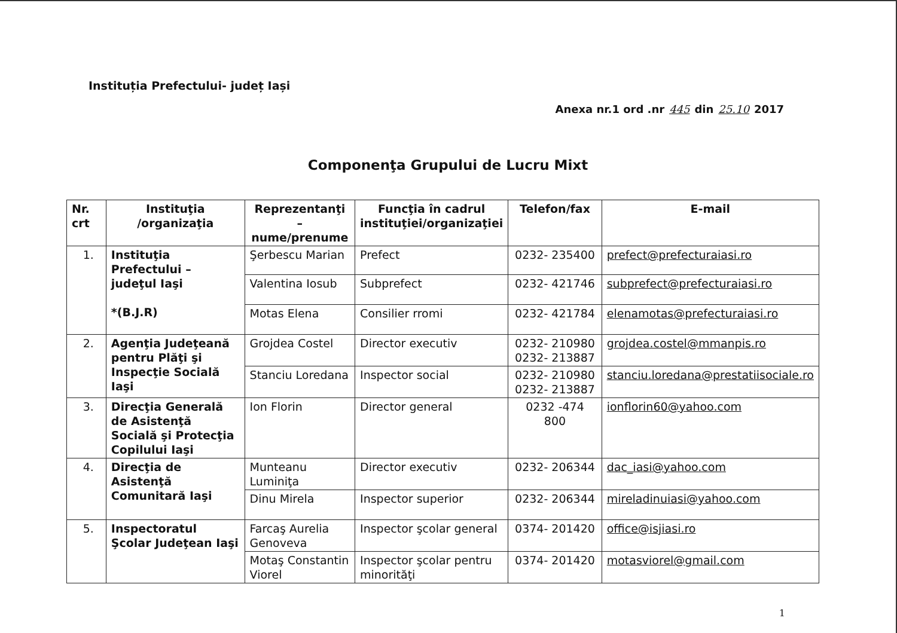Instituția Prefectului- județ Iași
Anexa nr.1 ord .nr 445 din 25.10 2017
Componenţa Grupului de Lucru Mixt
| Nr. crt | Instituţia /organizaţia | Reprezentanţi – nume/prenume | Funcţia în cadrul instituţiei/organizaţiei | Telefon/fax | E-mail |
| --- | --- | --- | --- | --- | --- |
| 1. | Instituţia Prefectului – judeţul Iaşi *(B.J.R) | Şerbescu Marian | Prefect | 0232- 235400 | prefect@prefecturaiasi.ro |
| | | Valentina Iosub | Subprefect | 0232- 421746 | subprefect@prefecturaiasi.ro |
| | | Motas Elena | Consilier rromi | 0232- 421784 | elenamotas@prefecturaiasi.ro |
| 2. | Agenţia Judeţeană pentru Plăţi şi Inspecţie Socială Iaşi | Grojdea Costel | Director executiv | 0232- 210980 0232- 213887 | grojdea.costel@mmanpis.ro |
| | | Stanciu Loredana | Inspector social | 0232- 210980 0232- 213887 | stanciu.loredana@prestatiisociale.ro |
| 3. | Direcţia Generală de Asistenţă Socială şi Protecţia Copilului Iaşi | Ion Florin | Director general | 0232 -474 800 | ionflorin60@yahoo.com |
| 4. | Direcţia de Asistenţă Comunitară Iaşi | Munteanu Luminiţa | Director executiv | 0232- 206344 | dac_iasi@yahoo.com |
| | | Dinu Mirela | Inspector superior | 0232- 206344 | mireladinuiasi@yahoo.com |
| 5. | Inspectoratul Şcolar Judeţean Iaşi | Farcaş Aurelia Genoveva | Inspector şcolar general | 0374- 201420 | office@isjiasi.ro |
| | | Motaş Constantin Viorel | Inspector şcolar pentru minorităţi | 0374- 201420 | motasviorel@gmail.com |
1